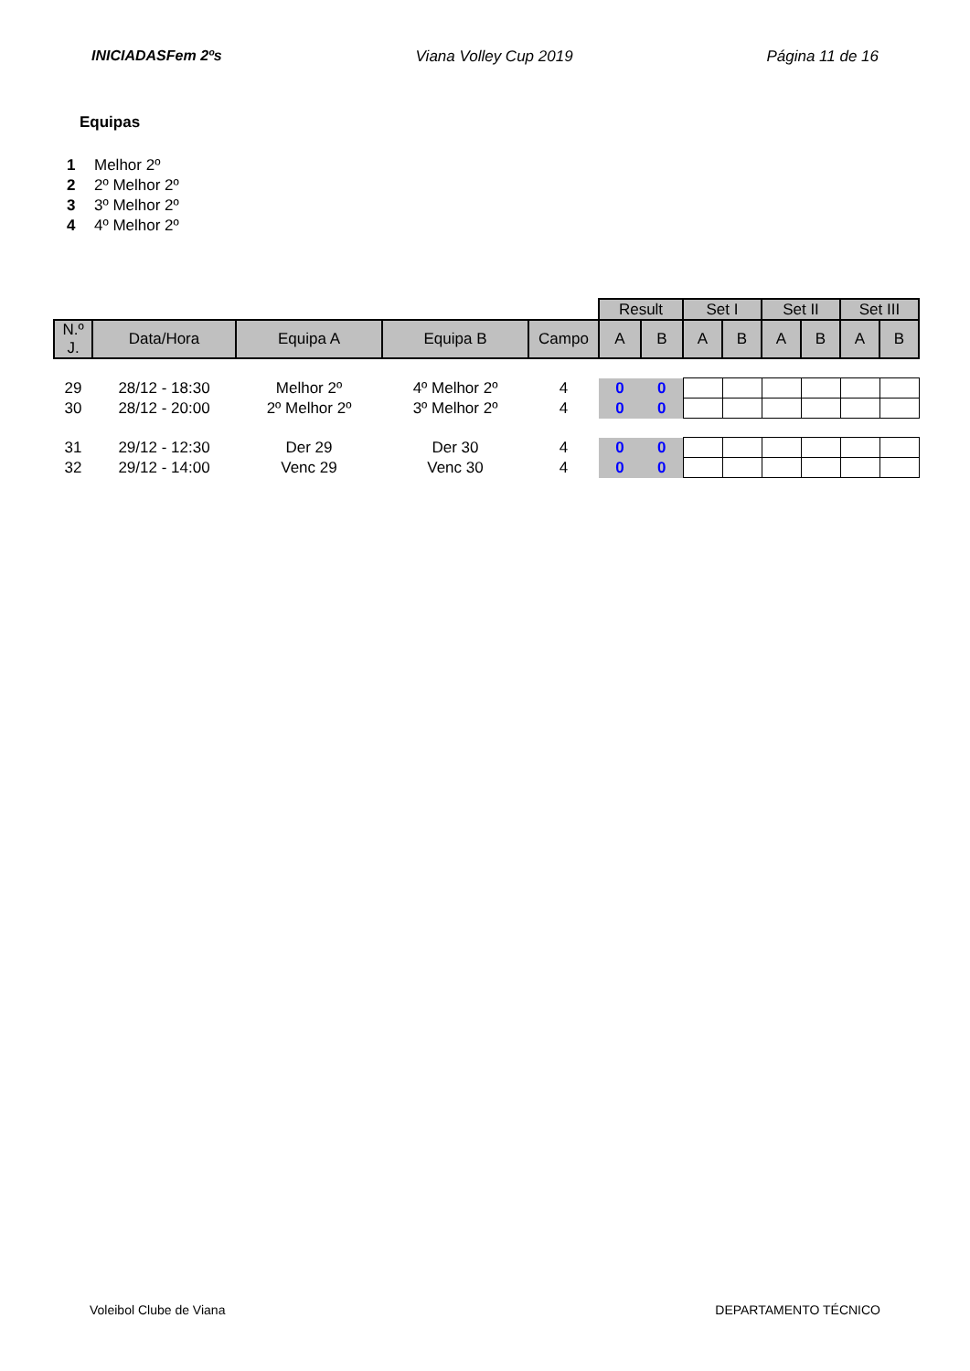INICIADASFem 2ºs Viana Volley Cup 2019 Página 11 de 16
Equipas
1 Melhor 2º
2 2º Melhor 2º
3 3º Melhor 2º
4 4º Melhor 2º
| | | | | | Result | | Set I | | Set II | | Set III | |
| N.º J. | Data/Hora | Equipa A | Equipa B | Campo | A | B | A | B | A | B | A | B |
| 29 | 28/12 - 18:30 | Melhor 2º | 4º Melhor 2º | 4 | 0 | 0 | | | | | | |
| 30 | 28/12 - 20:00 | 2º Melhor 2º | 3º Melhor 2º | 4 | 0 | 0 | | | | | | |
| 31 | 29/12 - 12:30 | Der 29 | Der 30 | 4 | 0 | 0 | | | | | | |
| 32 | 29/12 - 14:00 | Venc 29 | Venc 30 | 4 | 0 | 0 | | | | | | |
Voleibol Clube de Viana DEPARTAMENTO TÉCNICO